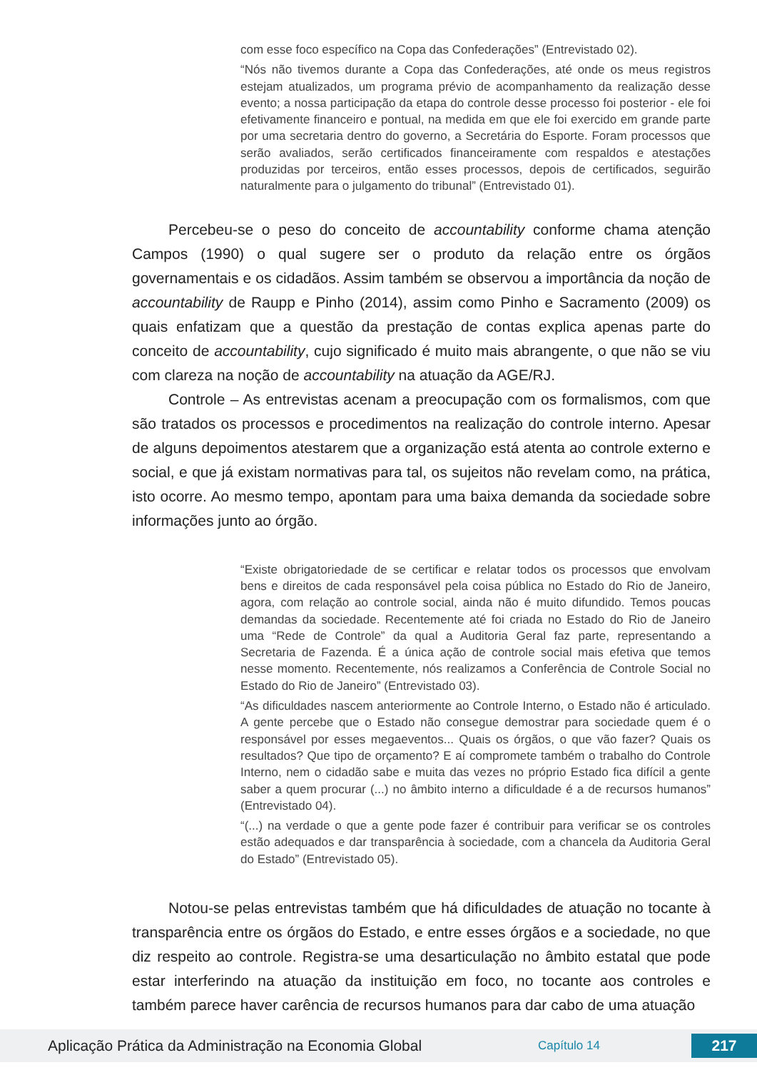com esse foco específico na Copa das Confederações” (Entrevistado 02).
“Nós não tivemos durante a Copa das Confederações, até onde os meus registros estejam atualizados, um programa prévio de acompanhamento da realização desse evento; a nossa participação da etapa do controle desse processo foi posterior - ele foi efetivamente financeiro e pontual, na medida em que ele foi exercido em grande parte por uma secretaria dentro do governo, a Secretária do Esporte. Foram processos que serão avaliados, serão certificados financeiramente com respaldos e atestações produzidas por terceiros, então esses processos, depois de certificados, seguirão naturalmente para o julgamento do tribunal” (Entrevistado 01).
Percebeu-se o peso do conceito de accountability conforme chama atenção Campos (1990) o qual sugere ser o produto da relação entre os órgãos governamentais e os cidadãos. Assim também se observou a importância da noção de accountability de Raupp e Pinho (2014), assim como Pinho e Sacramento (2009) os quais enfatizam que a questão da prestação de contas explica apenas parte do conceito de accountability, cujo significado é muito mais abrangente, o que não se viu com clareza na noção de accountability na atuação da AGE/RJ.
Controle – As entrevistas acenam a preocupação com os formalismos, com que são tratados os processos e procedimentos na realização do controle interno. Apesar de alguns depoimentos atestarem que a organização está atenta ao controle externo e social, e que já existam normativas para tal, os sujeitos não revelam como, na prática, isto ocorre. Ao mesmo tempo, apontam para uma baixa demanda da sociedade sobre informações junto ao órgão.
“Existe obrigatoriedade de se certificar e relatar todos os processos que envolvam bens e direitos de cada responsável pela coisa pública no Estado do Rio de Janeiro, agora, com relação ao controle social, ainda não é muito difundido. Temos poucas demandas da sociedade. Recentemente até foi criada no Estado do Rio de Janeiro uma “Rede de Controle” da qual a Auditoria Geral faz parte, representando a Secretaria de Fazenda. É a única ação de controle social mais efetiva que temos nesse momento. Recentemente, nós realizamos a Conferência de Controle Social no Estado do Rio de Janeiro” (Entrevistado 03).
“As dificuldades nascem anteriormente ao Controle Interno, o Estado não é articulado. A gente percebe que o Estado não consegue demostrar para sociedade quem é o responsável por esses megaeventos... Quais os órgãos, o que vão fazer? Quais os resultados? Que tipo de orçamento? E aí compromete também o trabalho do Controle Interno, nem o cidadão sabe e muita das vezes no próprio Estado fica difícil a gente saber a quem procurar (...) no âmbito interno a dificuldade é a de recursos humanos” (Entrevistado 04).
“(...) na verdade o que a gente pode fazer é contribuir para verificar se os controles estão adequados e dar transparência à sociedade, com a chancela da Auditoria Geral do Estado” (Entrevistado 05).
Notou-se pelas entrevistas também que há dificuldades de atuação no tocante à transparência entre os órgãos do Estado, e entre esses órgãos e a sociedade, no que diz respeito ao controle. Registra-se uma desarticulação no âmbito estatal que pode estar interferindo na atuação da instituição em foco, no tocante aos controles e também parece haver carência de recursos humanos para dar cabo de uma atuação
Aplicação Prática da Administração na Economia Global
Capítulo 14
217